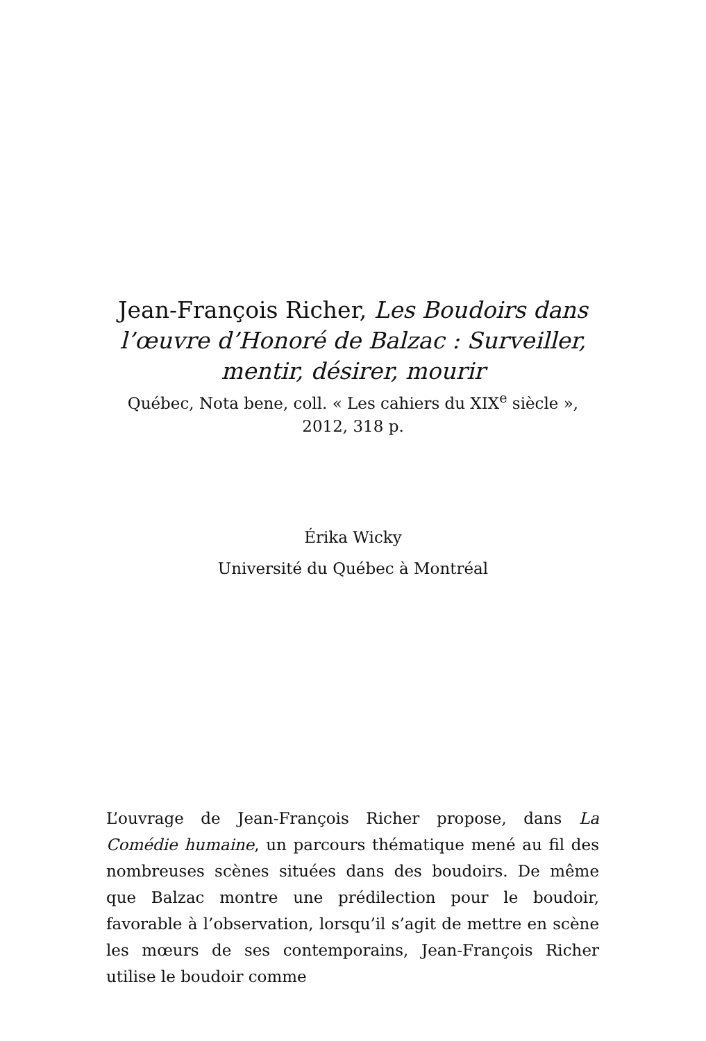Jean-François Richer, Les Boudoirs dans l’œuvre d’Honoré de Balzac : Surveiller, mentir, désirer, mourir
Québec, Nota bene, coll. « Les cahiers du XIX<sup>e</sup> siècle »,
2012, 318 p.
Érika Wicky
Université du Québec à Montréal
L’ouvrage de Jean-François Richer propose, dans La Comédie humaine, un parcours thématique mené au fil des nombreuses scènes situées dans des boudoirs. De même que Balzac montre une prédilection pour le boudoir, favorable à l’observation, lorsqu’il s’agit de mettre en scène les mœurs de ses contemporains, Jean-François Richer utilise le boudoir comme